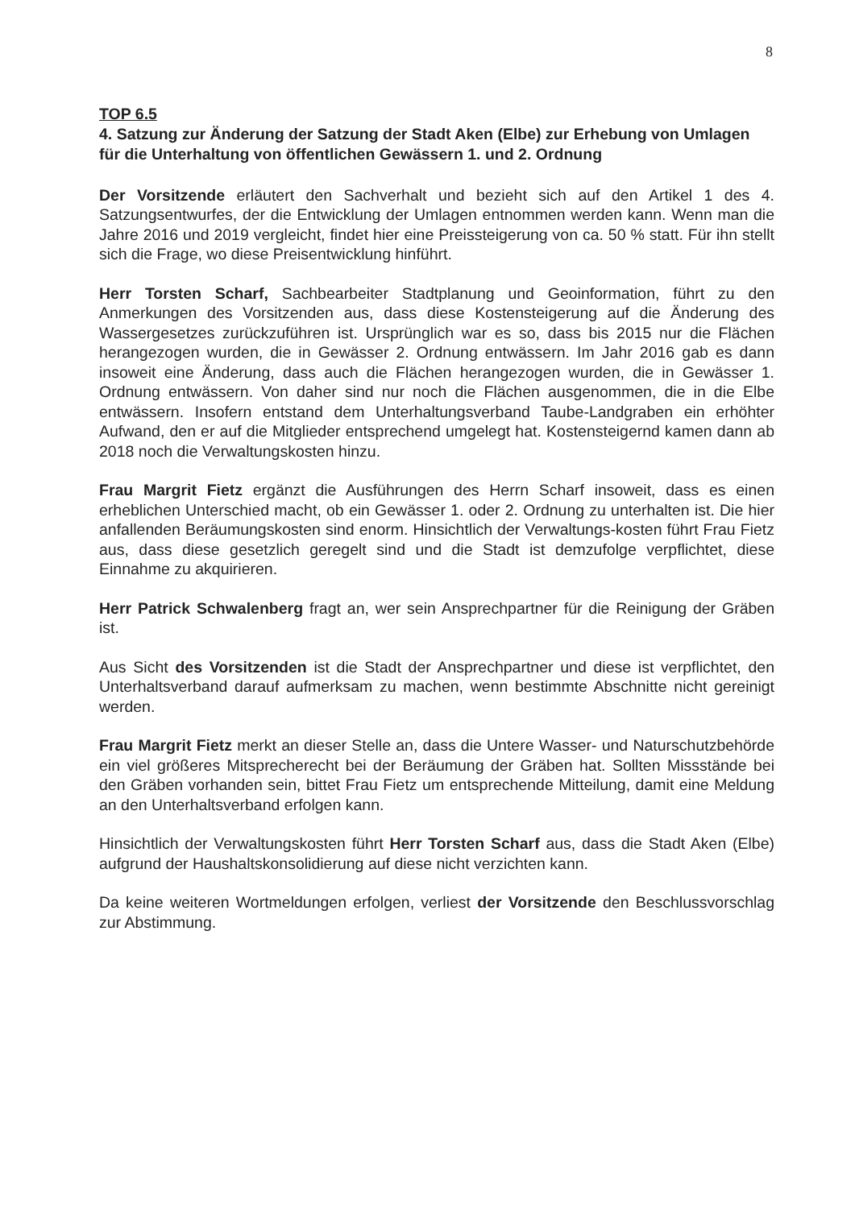8
TOP 6.5
4. Satzung zur Änderung der Satzung der Stadt Aken (Elbe) zur Erhebung von Umlagen für die Unterhaltung von öffentlichen Gewässern 1. und 2. Ordnung
Der Vorsitzende erläutert den Sachverhalt und bezieht sich auf den Artikel 1 des 4. Satzungsentwurfes, der die Entwicklung der Umlagen entnommen werden kann. Wenn man die Jahre 2016 und 2019 vergleicht, findet hier eine Preissteigerung von ca. 50 % statt. Für ihn stellt sich die Frage, wo diese Preisentwicklung hinführt.
Herr Torsten Scharf, Sachbearbeiter Stadtplanung und Geoinformation, führt zu den Anmerkungen des Vorsitzenden aus, dass diese Kostensteigerung auf die Änderung des Wassergesetzes zurückzuführen ist. Ursprünglich war es so, dass bis 2015 nur die Flächen herangezogen wurden, die in Gewässer 2. Ordnung entwässern. Im Jahr 2016 gab es dann insoweit eine Änderung, dass auch die Flächen herangezogen wurden, die in Gewässer 1. Ordnung entwässern. Von daher sind nur noch die Flächen ausgenommen, die in die Elbe entwässern. Insofern entstand dem Unterhaltungsverband Taube-Landgraben ein erhöhter Aufwand, den er auf die Mitglieder entsprechend umgelegt hat. Kostensteigernd kamen dann ab 2018 noch die Verwaltungskosten hinzu.
Frau Margrit Fietz ergänzt die Ausführungen des Herrn Scharf insoweit, dass es einen erheblichen Unterschied macht, ob ein Gewässer 1. oder 2. Ordnung zu unterhalten ist. Die hier anfallenden Beräumungskosten sind enorm. Hinsichtlich der Verwaltungs-kosten führt Frau Fietz aus, dass diese gesetzlich geregelt sind und die Stadt ist demzufolge verpflichtet, diese Einnahme zu akquirieren.
Herr Patrick Schwalenberg fragt an, wer sein Ansprechpartner für die Reinigung der Gräben ist.
Aus Sicht des Vorsitzenden ist die Stadt der Ansprechpartner und diese ist verpflichtet, den Unterhaltsverband darauf aufmerksam zu machen, wenn bestimmte Abschnitte nicht gereinigt werden.
Frau Margrit Fietz merkt an dieser Stelle an, dass die Untere Wasser- und Naturschutzbehörde ein viel größeres Mitsprecherecht bei der Beräumung der Gräben hat. Sollten Missstände bei den Gräben vorhanden sein, bittet Frau Fietz um entsprechende Mitteilung, damit eine Meldung an den Unterhaltsverband erfolgen kann.
Hinsichtlich der Verwaltungskosten führt Herr Torsten Scharf aus, dass die Stadt Aken (Elbe) aufgrund der Haushaltskonsolidierung auf diese nicht verzichten kann.
Da keine weiteren Wortmeldungen erfolgen, verliest der Vorsitzende den Beschlussvorschlag zur Abstimmung.